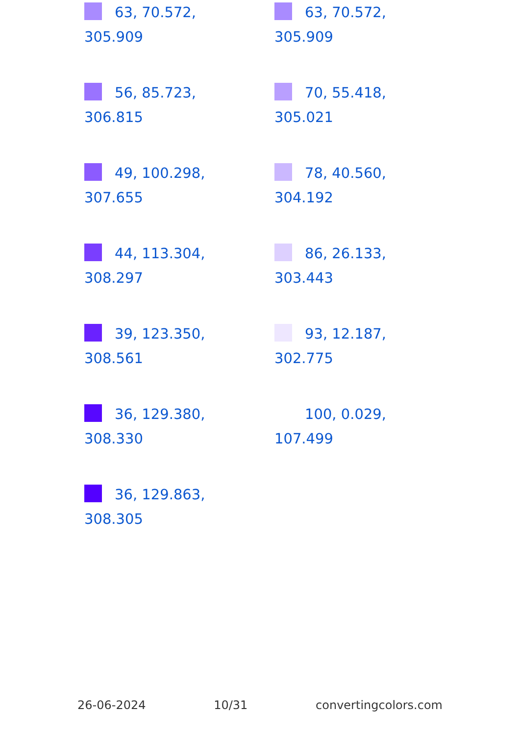63, 70.572,
305.909
56, 85.723,
306.815
49, 100.298,
307.655
44, 113.304,
308.297
39, 123.350,
308.561
36, 129.380,
308.330
36, 129.863,
308.305
63, 70.572,
305.909
70, 55.418,
305.021
78, 40.560,
304.192
86, 26.133,
303.443
93, 12.187,
302.775
100, 0.029,
107.499
26-06-2024 10/31 convertingcolors.com